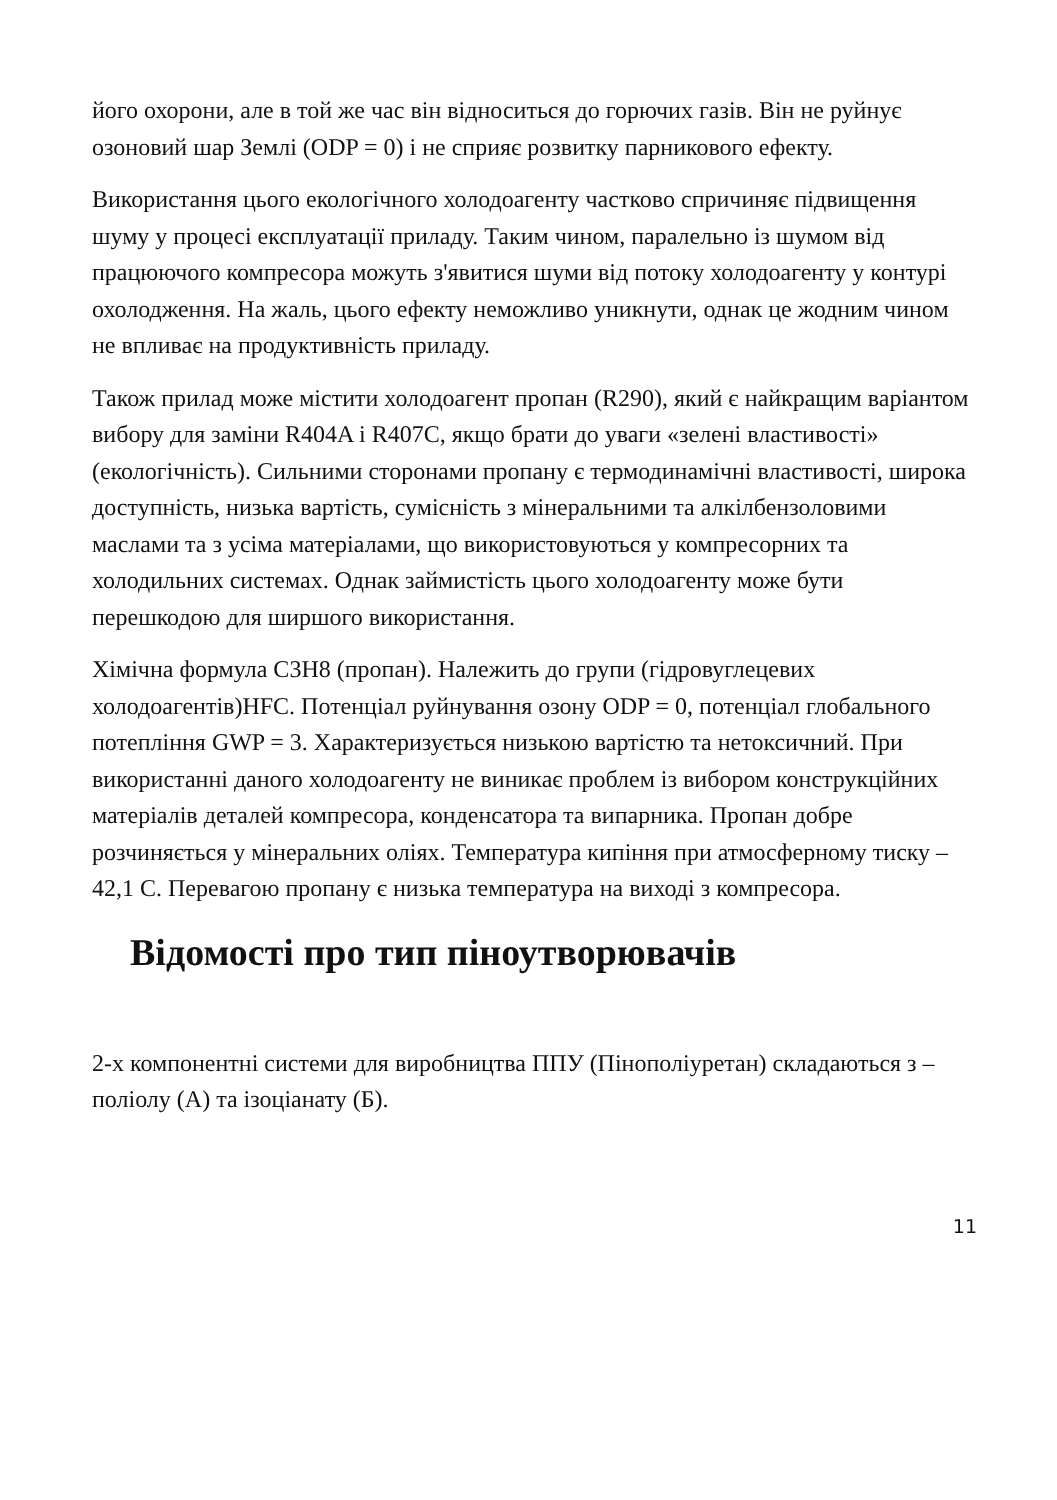його охорони, але в той же час він відноситься до горючих газів. Він не руйнує озоновий шар Землі (ODP = 0) і не сприяє розвитку парникового ефекту.
Використання цього екологічного холодоагенту частково спричиняє підвищення шуму у процесі експлуатації приладу. Таким чином, паралельно із шумом від працюючого компресора можуть з'явитися шуми від потоку холодоагенту у контурі охолодження. На жаль, цього ефекту неможливо уникнути, однак це жодним чином не впливає на продуктивність приладу.
Також прилад може містити холодоагент пропан (R290), який є найкращим варіантом вибору для заміни R404A і R407C, якщо брати до уваги «зелені властивості» (екологічність). Сильними сторонами пропану є термодинамічні властивості, широка доступність, низька вартість, сумісність з мінеральними та алкілбензоловими маслами та з усіма матеріалами, що використовуються у компресорних та холодильних системах. Однак займистість цього холодоагенту може бути перешкодою для ширшого використання.
Хімічна формула C3H8 (пропан). Належить до групи (гідровуглецевих холодоагентів)HFC. Потенціал руйнування озону ODP = 0, потенціал глобального потепління GWP = 3. Характеризується низькою вартістю та нетоксичний. При використанні даного холодоагенту не виникає проблем із вибором конструкційних матеріалів деталей компресора, конденсатора та випарника. Пропан добре розчиняється у мінеральних оліях. Температура кипіння при атмосферному тиску –42,1 С. Перевагою пропану є низька температура на виході з компресора.
Відомості про тип піноутворювачів
2-х компонентні системи для виробництва ППУ (Пінополіуретан) складаються з – поліолу (А) та ізоціанату (Б).
11